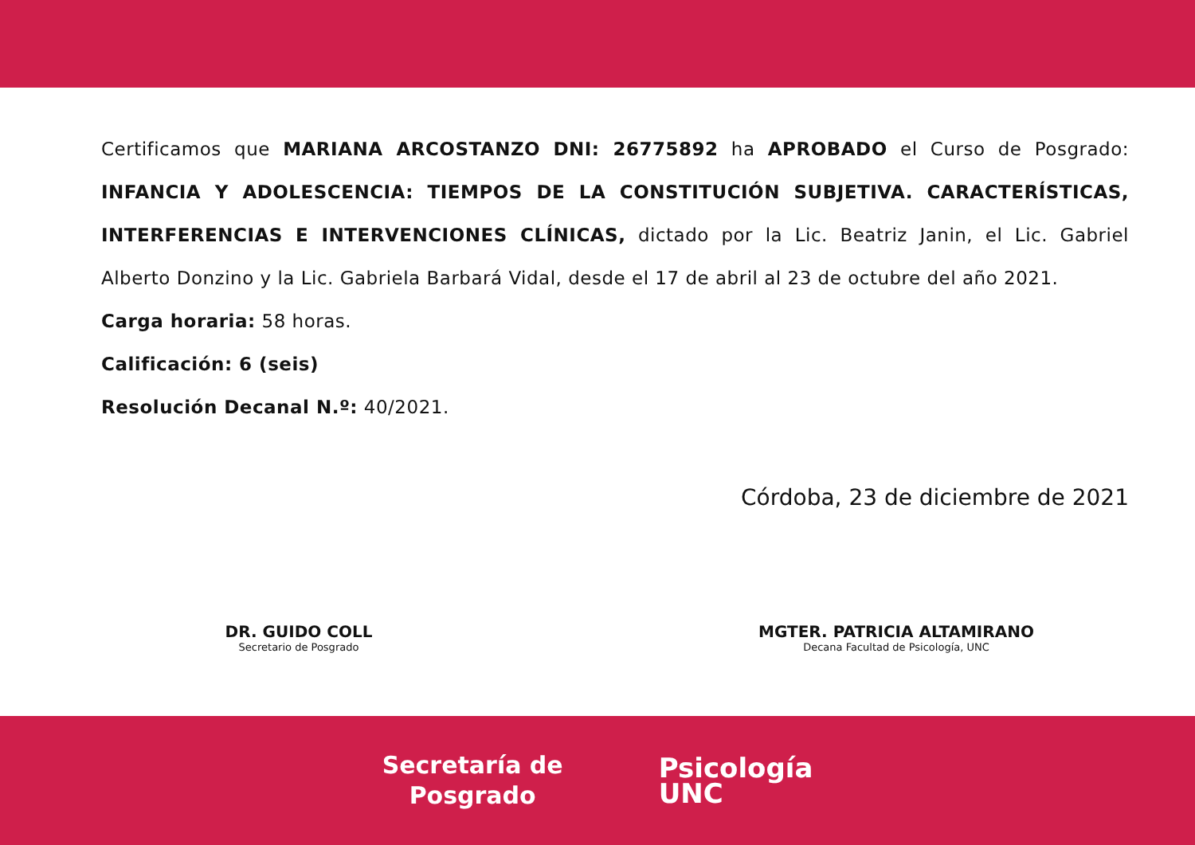Certificamos que MARIANA ARCOSTANZO DNI: 26775892 ha APROBADO el Curso de Posgrado: INFANCIA Y ADOLESCENCIA: TIEMPOS DE LA CONSTITUCIÓN SUBJETIVA. CARACTERÍSTICAS, INTERFERENCIAS E INTERVENCIONES CLÍNICAS, dictado por la Lic. Beatriz Janin, el Lic. Gabriel Alberto Donzino y la Lic. Gabriela Barbará Vidal, desde el 17 de abril al 23 de octubre del año 2021.
Carga horaria: 58 horas.
Calificación: 6 (seis)
Resolución Decanal N.º: 40/2021.
Córdoba, 23 de diciembre de 2021
DR. GUIDO COLL
Secretario de Posgrado
MGTER. PATRICIA ALTAMIRANO
Decana Facultad de Psicología, UNC
Secretaría de
Posgrado
Psicología
UNC